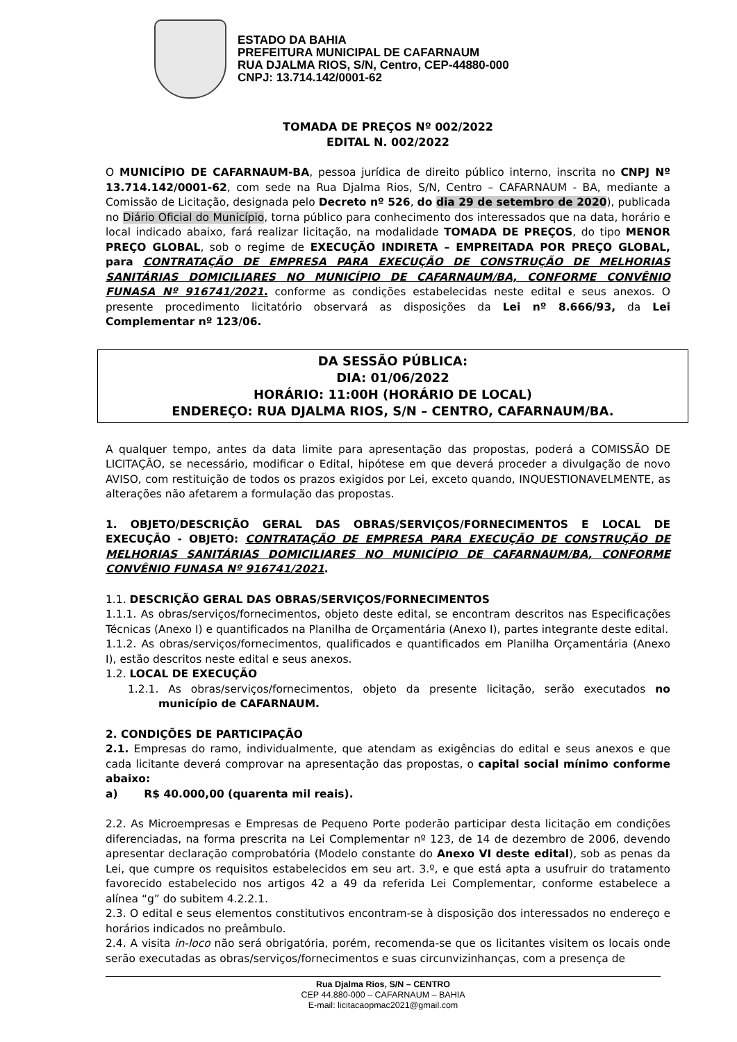ESTADO DA BAHIA
PREFEITURA MUNICIPAL DE CAFARNAUM
RUA DJALMA RIOS, S/N, Centro, CEP-44880-000
CNPJ: 13.714.142/0001-62
TOMADA DE PREÇOS Nº 002/2022
EDITAL N. 002/2022
O MUNICÍPIO DE CAFARNAUM-BA, pessoa jurídica de direito público interno, inscrita no CNPJ Nº 13.714.142/0001-62, com sede na Rua Djalma Rios, S/N, Centro – CAFARNAUM - BA, mediante a Comissão de Licitação, designada pelo Decreto nº 526, do dia 29 de setembro de 2020), publicada no Diário Oficial do Município, torna público para conhecimento dos interessados que na data, horário e local indicado abaixo, fará realizar licitação, na modalidade TOMADA DE PREÇOS, do tipo MENOR PREÇO GLOBAL, sob o regime de EXECUÇÃO INDIRETA – EMPREITADA POR PREÇO GLOBAL, para CONTRATAÇÃO DE EMPRESA PARA EXECUÇÃO DE CONSTRUÇÃO DE MELHORIAS SANITÁRIAS DOMICILIARES NO MUNICÍPIO DE CAFARNAUM/BA, CONFORME CONVÊNIO FUNASA Nº 916741/2021. conforme as condições estabelecidas neste edital e seus anexos. O presente procedimento licitatório observará as disposições da Lei nº 8.666/93, da Lei Complementar nº 123/06.
DA SESSÃO PÚBLICA:
DIA: 01/06/2022
HORÁRIO: 11:00H (HORÁRIO DE LOCAL)
ENDEREÇO: RUA DJALMA RIOS, S/N – CENTRO, CAFARNAUM/BA.
A qualquer tempo, antes da data limite para apresentação das propostas, poderá a COMISSÃO DE LICITAÇÃO, se necessário, modificar o Edital, hipótese em que deverá proceder a divulgação de novo AVISO, com restituição de todos os prazos exigidos por Lei, exceto quando, INQUESTIONAVELMENTE, as alterações não afetarem a formulação das propostas.
1. OBJETO/DESCRIÇÃO GERAL DAS OBRAS/SERVIÇOS/FORNECIMENTOS E LOCAL DE EXECUÇÃO - OBJETO: CONTRATAÇÃO DE EMPRESA PARA EXECUÇÃO DE CONSTRUÇÃO DE MELHORIAS SANITÁRIAS DOMICILIARES NO MUNICÍPIO DE CAFARNAUM/BA, CONFORME CONVÊNIO FUNASA Nº 916741/2021.
1.1. DESCRIÇÃO GERAL DAS OBRAS/SERVIÇOS/FORNECIMENTOS
1.1.1. As obras/serviços/fornecimentos, objeto deste edital, se encontram descritos nas Especificações Técnicas (Anexo I) e quantificados na Planilha de Orçamentária (Anexo I), partes integrante deste edital.
1.1.2. As obras/serviços/fornecimentos, qualificados e quantificados em Planilha Orçamentária (Anexo I), estão descritos neste edital e seus anexos.
1.2. LOCAL DE EXECUÇÃO
1.2.1. As obras/serviços/fornecimentos, objeto da presente licitação, serão executados no município de CAFARNAUM.
2. CONDIÇÕES DE PARTICIPAÇÃO
2.1. Empresas do ramo, individualmente, que atendam as exigências do edital e seus anexos e que cada licitante deverá comprovar na apresentação das propostas, o capital social mínimo conforme abaixo:
a) R$ 40.000,00 (quarenta mil reais).
2.2. As Microempresas e Empresas de Pequeno Porte poderão participar desta licitação em condições diferenciadas, na forma prescrita na Lei Complementar nº 123, de 14 de dezembro de 2006, devendo apresentar declaração comprobatória (Modelo constante do Anexo VI deste edital), sob as penas da Lei, que cumpre os requisitos estabelecidos em seu art. 3.º, e que está apta a usufruir do tratamento favorecido estabelecido nos artigos 42 a 49 da referida Lei Complementar, conforme estabelece a alínea “g” do subitem 4.2.2.1.
2.3. O edital e seus elementos constitutivos encontram-se à disposição dos interessados no endereço e horários indicados no preâmbulo.
2.4. A visita in-loco não será obrigatória, porém, recomenda-se que os licitantes visitem os locais onde serão executadas as obras/serviços/fornecimentos e suas circunvizinhanças, com a presença de
Rua Djalma Rios, S/N – CENTRO
CEP 44.880-000 – CAFARNAUM – BAHIA
E-mail: licitacaopmac2021@gmail.com